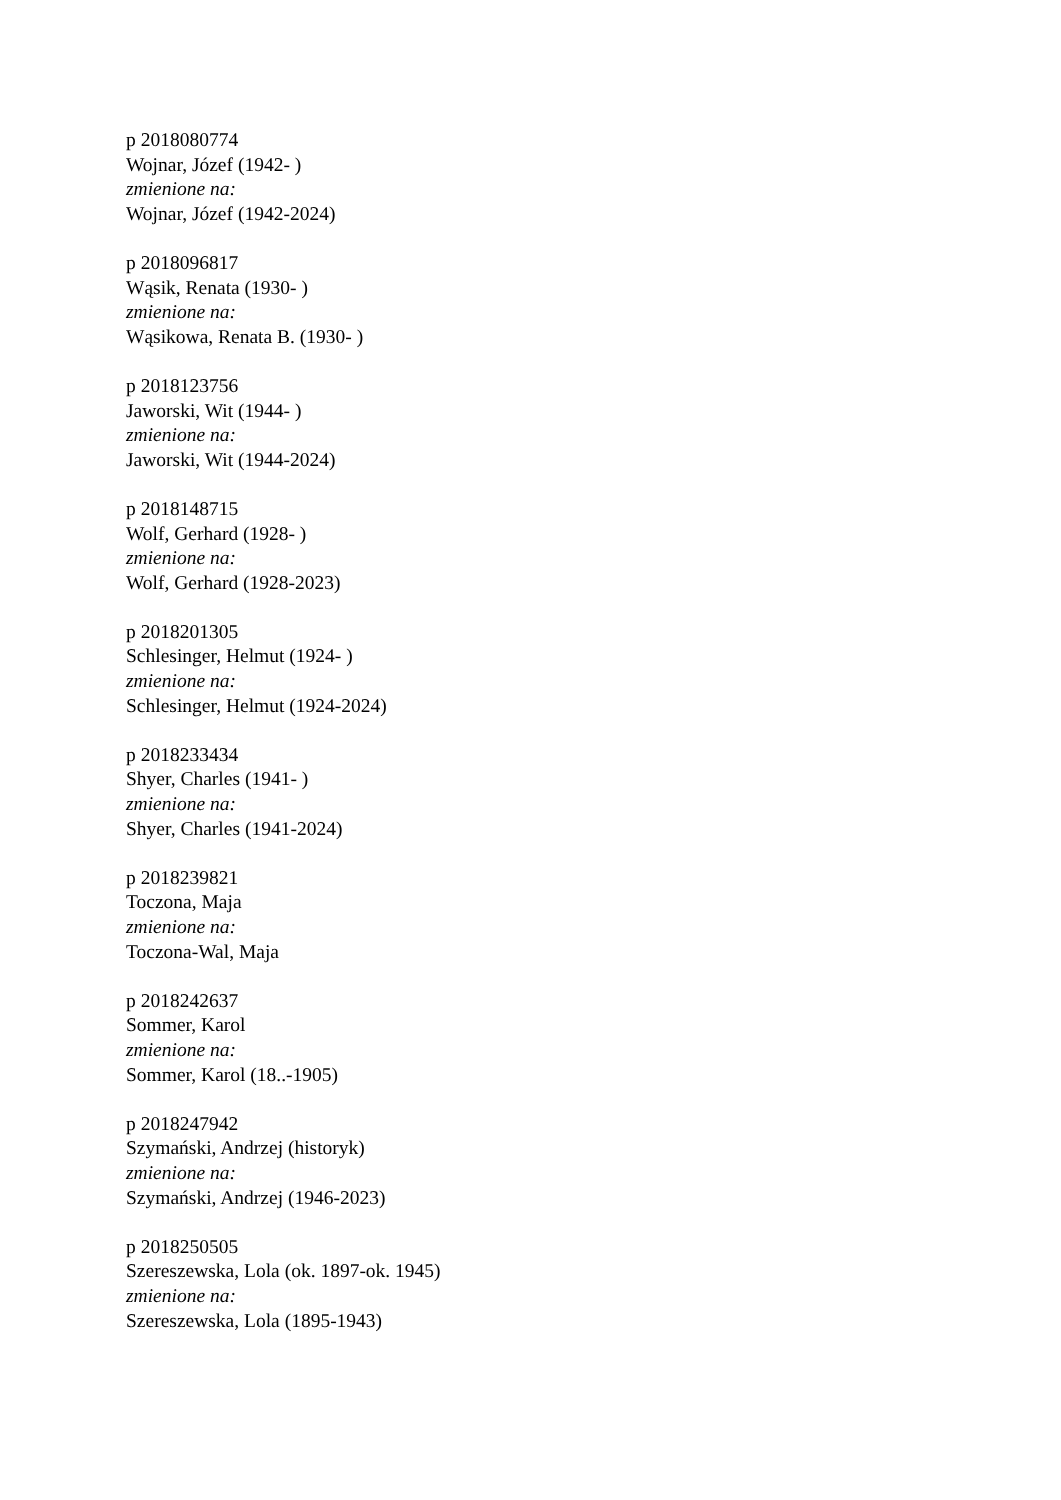p 2018080774
Wojnar, Józef (1942- )
zmienione na:
Wojnar, Józef (1942-2024)
p 2018096817
Wąsik, Renata (1930- )
zmienione na:
Wąsikowa, Renata B. (1930- )
p 2018123756
Jaworski, Wit (1944- )
zmienione na:
Jaworski, Wit (1944-2024)
p 2018148715
Wolf, Gerhard (1928- )
zmienione na:
Wolf, Gerhard (1928-2023)
p 2018201305
Schlesinger, Helmut (1924- )
zmienione na:
Schlesinger, Helmut (1924-2024)
p 2018233434
Shyer, Charles (1941- )
zmienione na:
Shyer, Charles (1941-2024)
p 2018239821
Toczona, Maja
zmienione na:
Toczona-Wal, Maja
p 2018242637
Sommer, Karol
zmienione na:
Sommer, Karol (18..-1905)
p 2018247942
Szymański, Andrzej (historyk)
zmienione na:
Szymański, Andrzej (1946-2023)
p 2018250505
Szereszewska, Lola (ok. 1897-ok. 1945)
zmienione na:
Szereszewska, Lola (1895-1943)